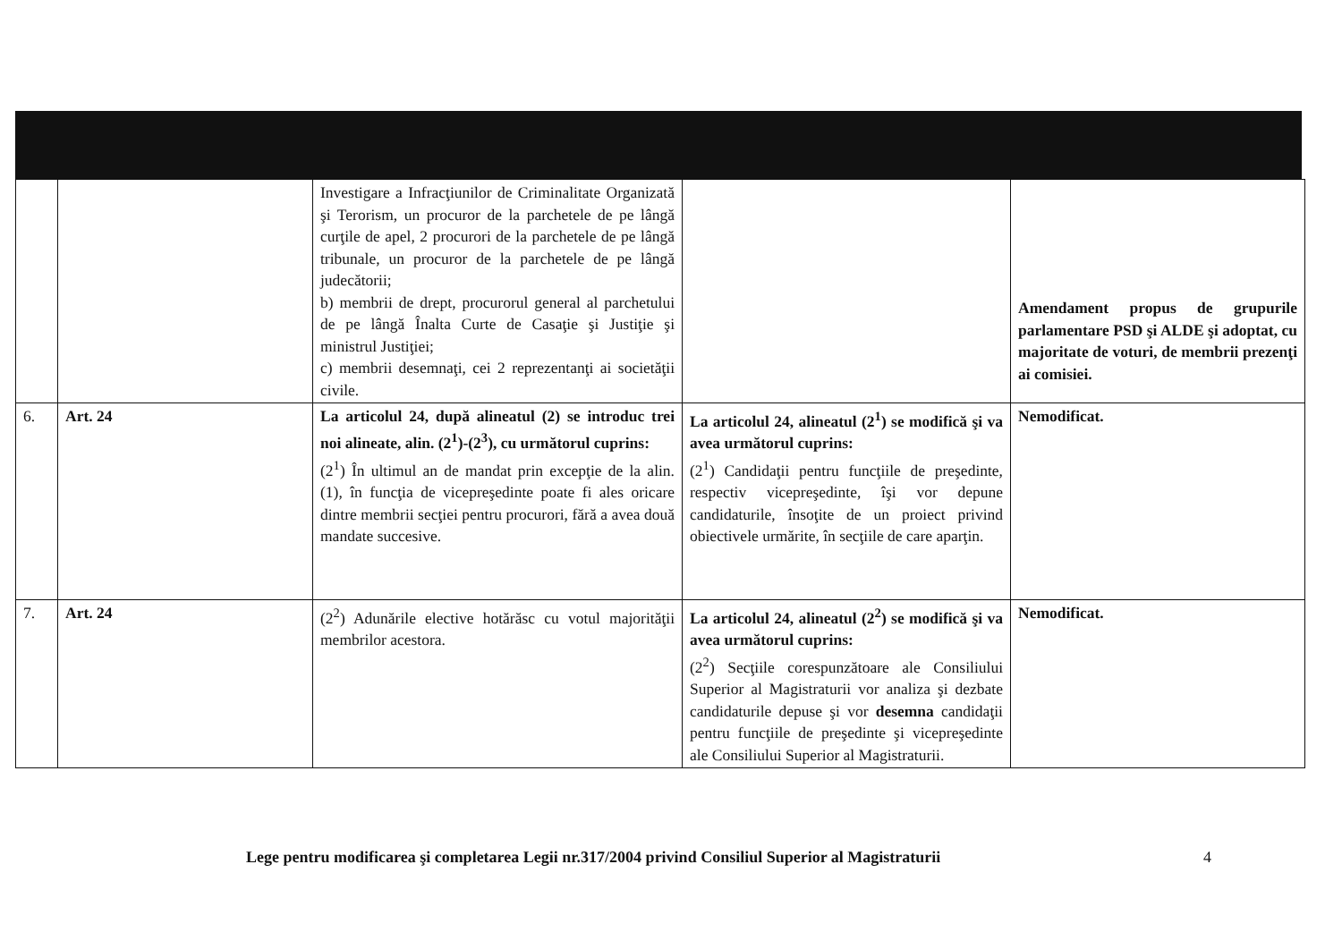| | | Investigare a Infracţiunilor de Criminalitate Organizată şi Terorism, un procuror de la parchetele de pe lângă curţile de apel, 2 procurori de la parchetele de pe lângă tribunale, un procuror de la parchetele de pe lângă judecătorii; b) membrii de drept, procurorul general al parchetului de pe lângă Înalta Curte de Casaţie şi Justiţie şi ministrul Justiţiei; c) membrii desemnaţi, cei 2 reprezentanţi ai societăţii civile. | | Amendament propus de grupurile parlamentare PSD şi ALDE şi adoptat, cu majoritate de voturi, de membrii prezenţi ai comisiei. |
| 6. | Art. 24 | La articolul 24, după alineatul (2) se introduc trei noi alineate, alin. (2<sup>1</sup>)-(2<sup>3</sup>), cu următorul cuprins: (2<sup>1</sup>) În ultimul an de mandat prin excepţie de la alin. (1), în funcţia de vicepreşedinte poate fi ales oricare dintre membrii secţiei pentru procurori, fără a avea două mandate succesive. | La articolul 24, alineatul (2<sup>1</sup>) se modifică şi va avea următorul cuprins: (2<sup>1</sup>) Candidaţii pentru funcţiile de preşedinte, respectiv vicepreşedinte, îşi vor depune candidaturile, însoţite de un proiect privind obiectivele urmărite, în secţiile de care aparţin. | Nemodificat. |
| 7. | Art. 24 | (2<sup>2</sup>) Adunările elective hotărăsc cu votul majorităţii membrilor acestora. | La articolul 24, alineatul (2<sup>2</sup>) se modifică şi va avea următorul cuprins: (2<sup>2</sup>) Secţiile corespunzătoare ale Consiliului Superior al Magistraturii vor analiza şi dezbate candidaturile depuse şi vor desemna candidaţii pentru funcţiile de preşedinte şi vicepreşedinte ale Consiliului Superior al Magistraturii. | Nemodificat. |
Lege pentru modificarea şi completarea Legii nr.317/2004 privind Consiliul Superior al Magistraturii
4